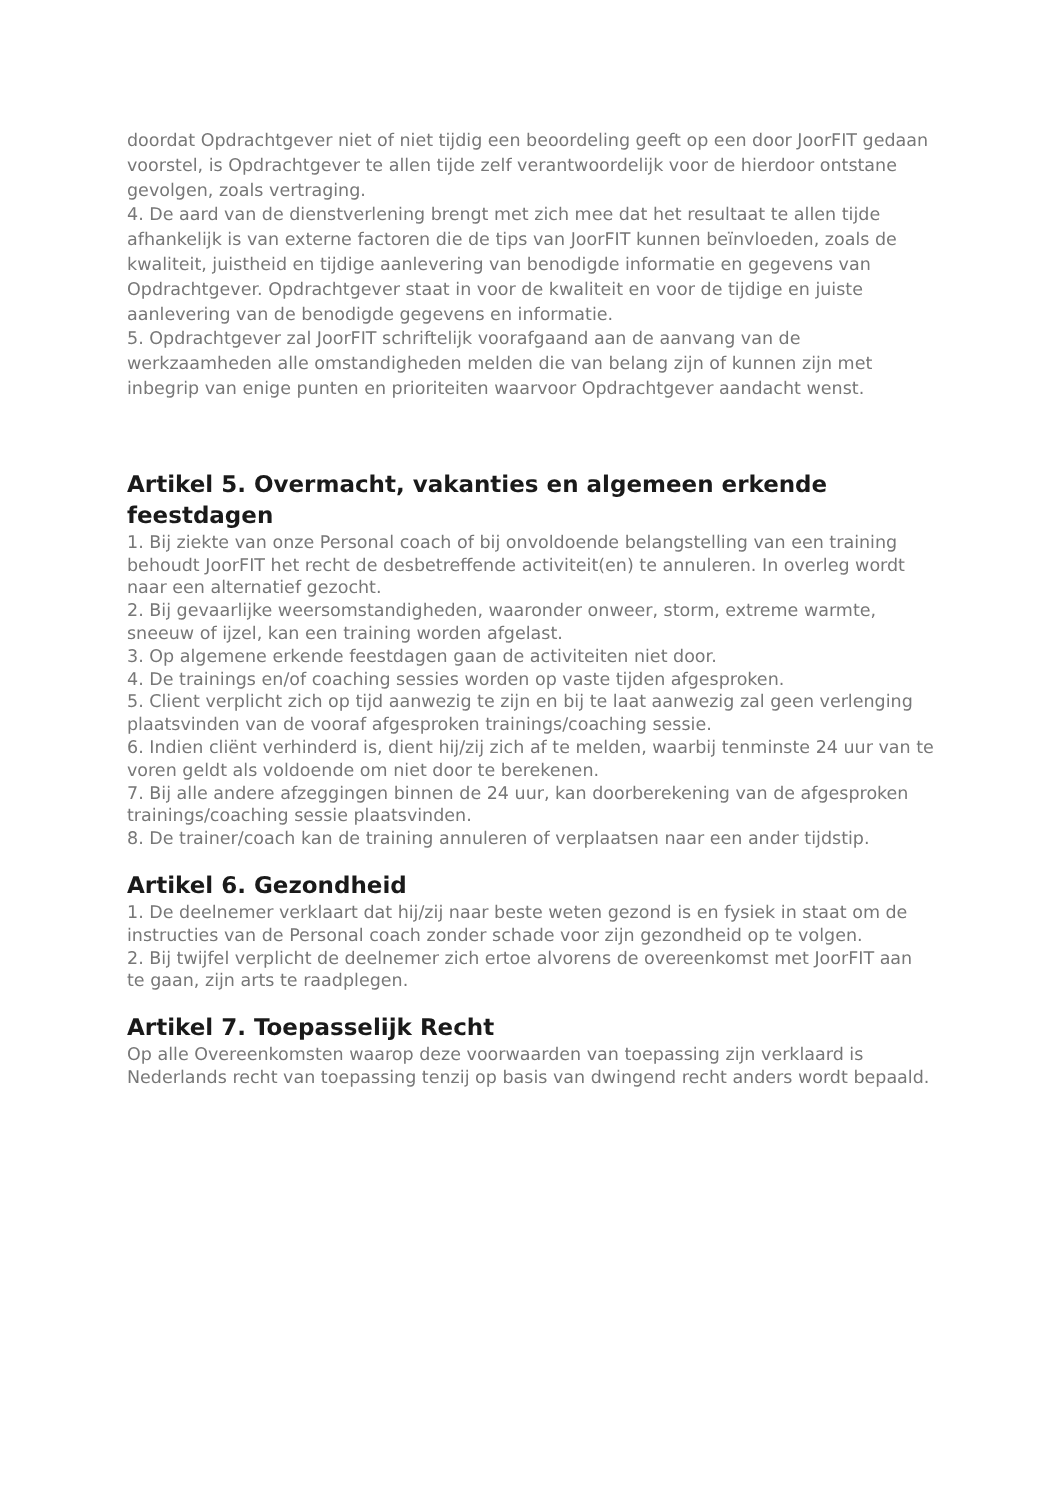doordat Opdrachtgever niet of niet tijdig een beoordeling geeft op een door JoorFIT gedaan voorstel, is Opdrachtgever te allen tijde zelf verantwoordelijk voor de hierdoor ontstane gevolgen, zoals vertraging.
4. De aard van de dienstverlening brengt met zich mee dat het resultaat te allen tijde afhankelijk is van externe factoren die de tips van JoorFIT kunnen beïnvloeden, zoals de kwaliteit, juistheid en tijdige aanlevering van benodigde informatie en gegevens van Opdrachtgever. Opdrachtgever staat in voor de kwaliteit en voor de tijdige en juiste aanlevering van de benodigde gegevens en informatie.
5. Opdrachtgever zal JoorFIT schriftelijk voorafgaand aan de aanvang van de werkzaamheden alle omstandigheden melden die van belang zijn of kunnen zijn met inbegrip van enige punten en prioriteiten waarvoor Opdrachtgever aandacht wenst.
Artikel 5. Overmacht, vakanties en algemeen erkende feestdagen
1. Bij ziekte van onze Personal coach of bij onvoldoende belangstelling van een training behoudt JoorFIT het recht de desbetreffende activiteit(en) te annuleren. In overleg wordt naar een alternatief gezocht.
2. Bij gevaarlijke weersomstandigheden, waaronder onweer, storm, extreme warmte, sneeuw of ijzel, kan een training worden afgelast.
3. Op algemene erkende feestdagen gaan de activiteiten niet door.
4. De trainings en/of coaching sessies worden op vaste tijden afgesproken.
5. Client verplicht zich op tijd aanwezig te zijn en bij te laat aanwezig zal geen verlenging plaatsvinden van de vooraf afgesproken trainings/coaching sessie.
6. Indien cliënt verhinderd is, dient hij/zij zich af te melden, waarbij tenminste 24 uur van te voren geldt als voldoende om niet door te berekenen.
7. Bij alle andere afzeggingen binnen de 24 uur, kan doorberekening van de afgesproken trainings/coaching sessie plaatsvinden.
8. De trainer/coach kan de training annuleren of verplaatsen naar een ander tijdstip.
Artikel 6. Gezondheid
1. De deelnemer verklaart dat hij/zij naar beste weten gezond is en fysiek in staat om de instructies van de Personal coach zonder schade voor zijn gezondheid op te volgen.
2. Bij twijfel verplicht de deelnemer zich ertoe alvorens de overeenkomst met JoorFIT aan te gaan, zijn arts te raadplegen.
Artikel 7. Toepasselijk Recht
Op alle Overeenkomsten waarop deze voorwaarden van toepassing zijn verklaard is Nederlands recht van toepassing tenzij op basis van dwingend recht anders wordt bepaald.